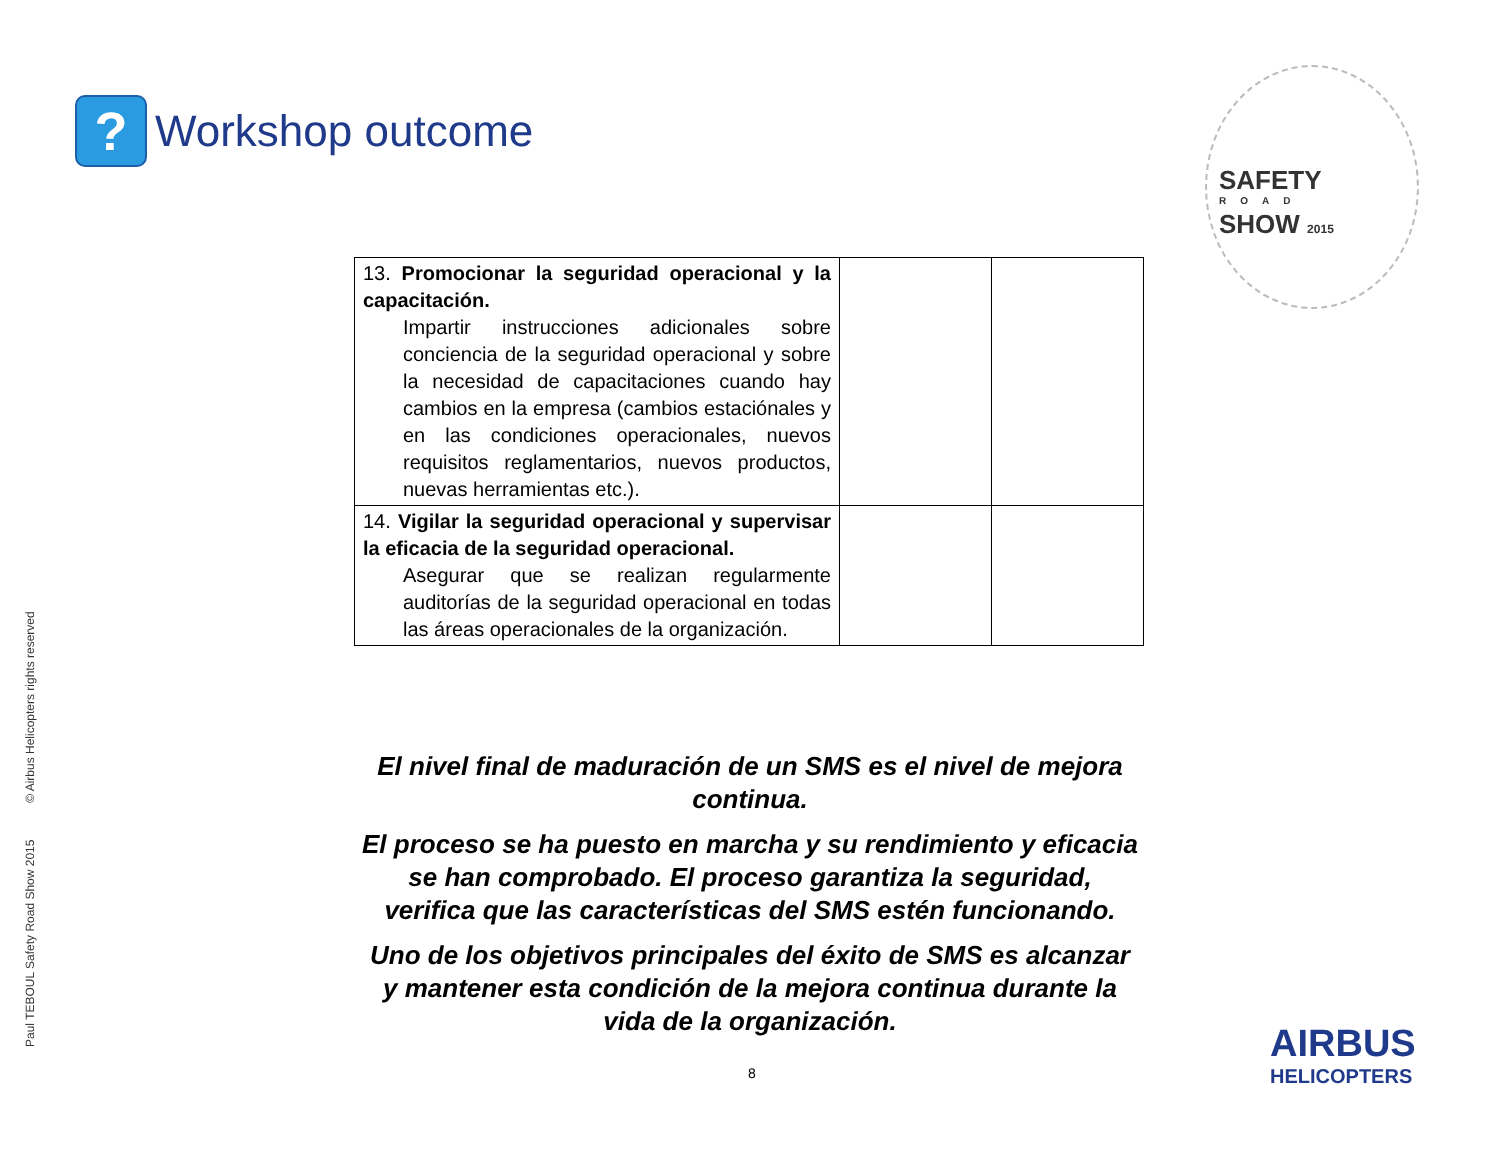?
Workshop outcome
SAFETY
ROAD
SHOW 2015
| 13. Promocionar la seguridad operacional y la capacitación. Impartir instrucciones adicionales sobre conciencia de la seguridad operacional y sobre la necesidad de capacitaciones cuando hay cambios en la empresa (cambios estaciónales y en las condiciones operacionales, nuevos requisitos reglamentarios, nuevos productos, nuevas herramientas etc.). | | |
| 14. Vigilar la seguridad operacional y supervisar la eficacia de la seguridad operacional. Asegurar que se realizan regularmente auditorías de la seguridad operacional en todas las áreas operacionales de la organización. | | |
El nivel final de maduración de un SMS es el nivel de mejora continua.
El proceso se ha puesto en marcha y su rendimiento y eficacia se han comprobado. El proceso garantiza la seguridad, verifica que las características del SMS estén funcionando.
Uno de los objetivos principales del éxito de SMS es alcanzar y mantener esta condición de la mejora continua durante la vida de la organización.
Paul TEBOUL Safety Road Show 2015 © Airbus Helicopters rights reserved
8
AIRBUS
HELICOPTERS